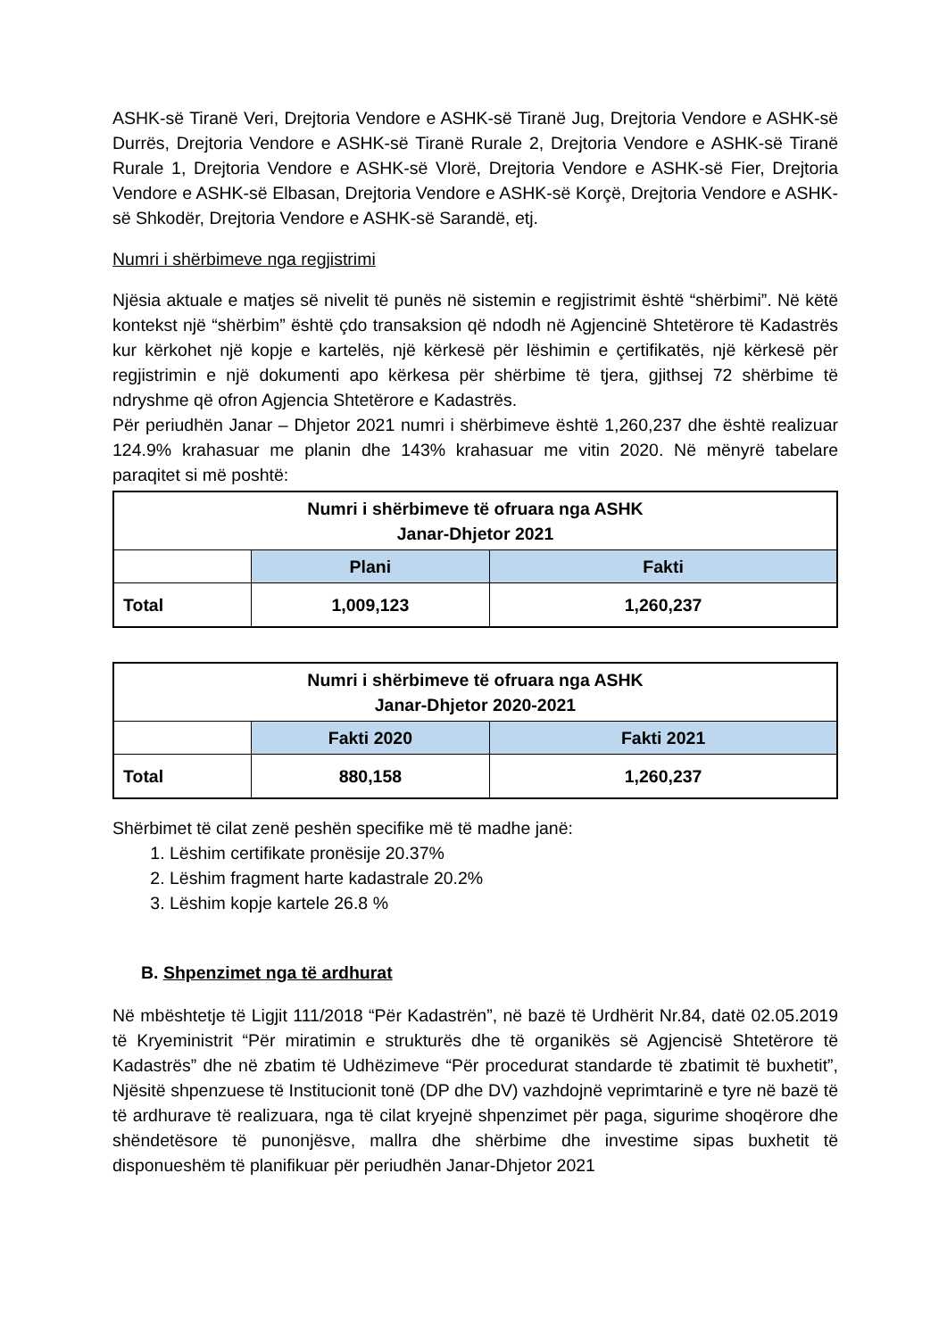ASHK-së Tiranë Veri, Drejtoria Vendore e ASHK-së Tiranë Jug, Drejtoria Vendore e ASHK-së Durrës, Drejtoria Vendore e ASHK-së Tiranë Rurale 2, Drejtoria Vendore e ASHK-së Tiranë Rurale 1, Drejtoria Vendore e ASHK-së Vlorë, Drejtoria Vendore e ASHK-së Fier, Drejtoria Vendore e ASHK-së Elbasan, Drejtoria Vendore e ASHK-së Korçë, Drejtoria Vendore e ASHK-së Shkodër, Drejtoria Vendore e ASHK-së Sarandë, etj.
Numri i shërbimeve nga regjistrimi
Njësia aktuale e matjes së nivelit të punës në sistemin e regjistrimit është “shërbimi”. Në këtë kontekst një “shërbim” është çdo transaksion që ndodh në Agjencinë Shtetërore të Kadastrës kur kërkohet një kopje e kartelës, një kërkesë për lëshimin e çertifikatës, një kërkesë për regjistrimin e një dokumenti apo kërkesa për shërbime të tjera, gjithsej 72 shërbime të ndryshme që ofron Agjencia Shtetërore e Kadastrës.
Për periudhën Janar – Dhjetor 2021 numri i shërbimeve është 1,260,237 dhe është realizuar 124.9% krahasuar me planin dhe 143% krahasuar me vitin 2020. Në mënyrë tabelare paraqitet si më poshtë:
| Numri i shërbimeve të ofruara nga ASHK Janar-Dhjetor 2021 | | |
| --- | --- | --- |
| | Plani | Fakti |
| Total | 1,009,123 | 1,260,237 |
| Numri i shërbimeve të ofruara nga ASHK Janar-Dhjetor 2020-2021 | | |
| --- | --- | --- |
| | Fakti 2020 | Fakti 2021 |
| Total | 880,158 | 1,260,237 |
Shërbimet të cilat zenë peshën specifike më të madhe janë:
1. Lëshim certifikate pronësije 20.37%
2. Lëshim fragment harte kadastrale 20.2%
3. Lëshim kopje kartele 26.8 %
B. Shpenzimet nga të ardhurat
Në mbështetje të Ligjit 111/2018 “Për Kadastrën”, në bazë të Urdhërit Nr.84, datë 02.05.2019 të Kryeministrit “Për miratimin e strukturës dhe të organikës së Agjencisë Shtetërore të Kadastrës” dhe në zbatim të Udhëzimeve “Për procedurat standarde të zbatimit të buxhetit”, Njësitë shpenzuese të Institucionit tonë (DP dhe DV) vazhdojnë veprimtarinë e tyre në bazë të të ardhurave të realizuara, nga të cilat kryejnë shpenzimet për paga, sigurime shoqërore dhe shëndetësore të punonjësve, mallra dhe shërbime dhe investime sipas buxhetit të disponueshëm të planifikuar për periudhën Janar-Dhjetor 2021